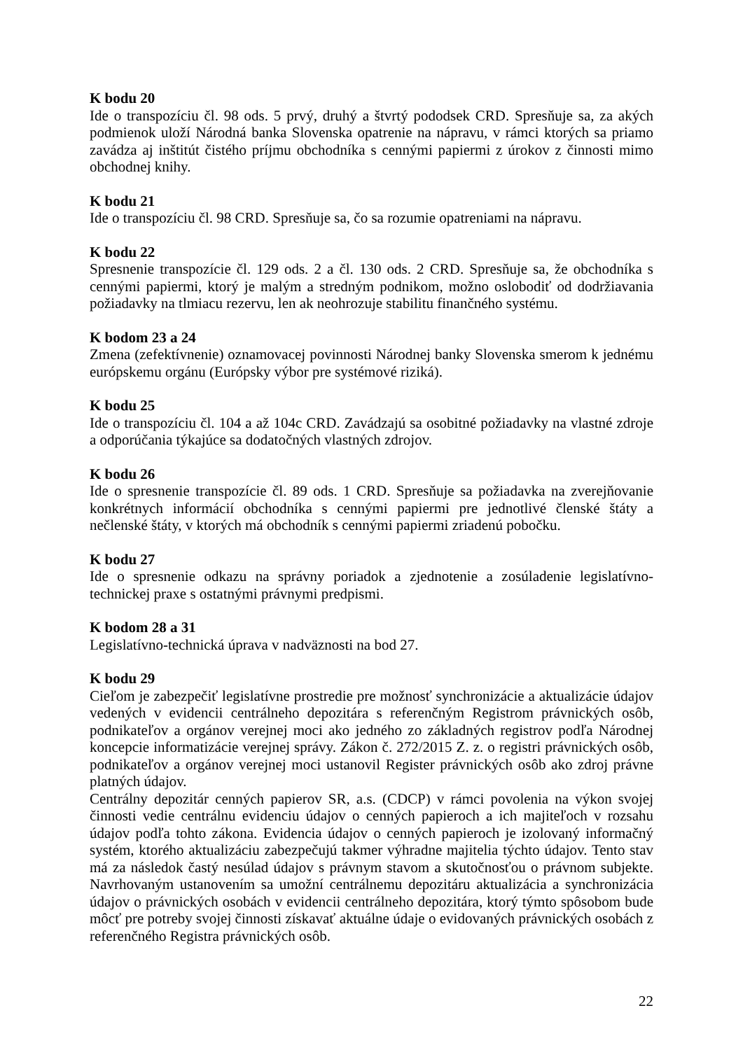K bodu 20
Ide o transpozíciu čl. 98 ods. 5 prvý, druhý a štvrtý pododsek CRD. Spresňuje sa, za akých podmienok uloží Národná banka Slovenska opatrenie na nápravu, v rámci ktorých sa priamo zavádza aj inštitút čistého príjmu obchodníka s cennými papiermi z úrokov z činnosti mimo obchodnej knihy.
K bodu 21
Ide o transpozíciu čl. 98 CRD. Spresňuje sa, čo sa rozumie opatreniami na nápravu.
K bodu 22
Spresnenie transpozície čl. 129 ods. 2 a čl. 130 ods. 2 CRD. Spresňuje sa, že obchodníka s cennými papiermi, ktorý je malým a stredným podnikom, možno oslobodiť od dodržiavania požiadavky na tlmiacu rezervu, len ak neohrozuje stabilitu finančného systému.
K bodom 23 a 24
Zmena (zefektívnenie) oznamovacej povinnosti Národnej banky Slovenska smerom k jednému európskemu orgánu (Európsky výbor pre systémové riziká).
K bodu 25
Ide o transpozíciu čl. 104 a až 104c CRD. Zavádzajú sa osobitné požiadavky na vlastné zdroje a odporúčania týkajúce sa dodatočných vlastných zdrojov.
K bodu 26
Ide o spresnenie transpozície čl. 89 ods. 1 CRD. Spresňuje sa požiadavka na zverejňovanie konkrétnych informácií obchodníka s cennými papiermi pre jednotlivé členské štáty a nečlenské štáty, v ktorých má obchodník s cennými papiermi zriadenú pobočku.
K bodu 27
Ide o spresnenie odkazu na správny poriadok a zjednotenie a zosúladenie legislatívno-technickej praxe s ostatnými právnymi predpismi.
K bodom 28 a 31
Legislatívno-technická úprava v nadväznosti na bod 27.
K bodu 29
Cieľom je zabezpečiť legislatívne prostredie pre možnosť synchronizácie a aktualizácie údajov vedených v evidencii centrálneho depozitára s referenčným Registrom právnických osôb, podnikateľov a orgánov verejnej moci ako jedného zo základných registrov podľa Národnej koncepcie informatizácie verejnej správy. Zákon č. 272/2015 Z. z. o registri právnických osôb, podnikateľov a orgánov verejnej moci ustanovil Register právnických osôb ako zdroj právne platných údajov.
Centrálny depozitár cenných papierov SR, a.s. (CDCP) v rámci povolenia na výkon svojej činnosti vedie centrálnu evidenciu údajov o cenných papieroch a ich majiteľoch v rozsahu údajov podľa tohto zákona. Evidencia údajov o cenných papieroch je izolovaný informačný systém, ktorého aktualizáciu zabezpečujú takmer výhradne majitelia týchto údajov. Tento stav má za následok častý nesúlad údajov s právnym stavom a skutočnosťou o právnom subjekte. Navrhovaným ustanovením sa umožní centrálnemu depozitáru aktualizácia a synchronizácia údajov o právnických osobách v evidencii centrálneho depozitára, ktorý týmto spôsobom bude môcť pre potreby svojej činnosti získavať aktuálne údaje o evidovaných právnických osobách z referenčného Registra právnických osôb.
22